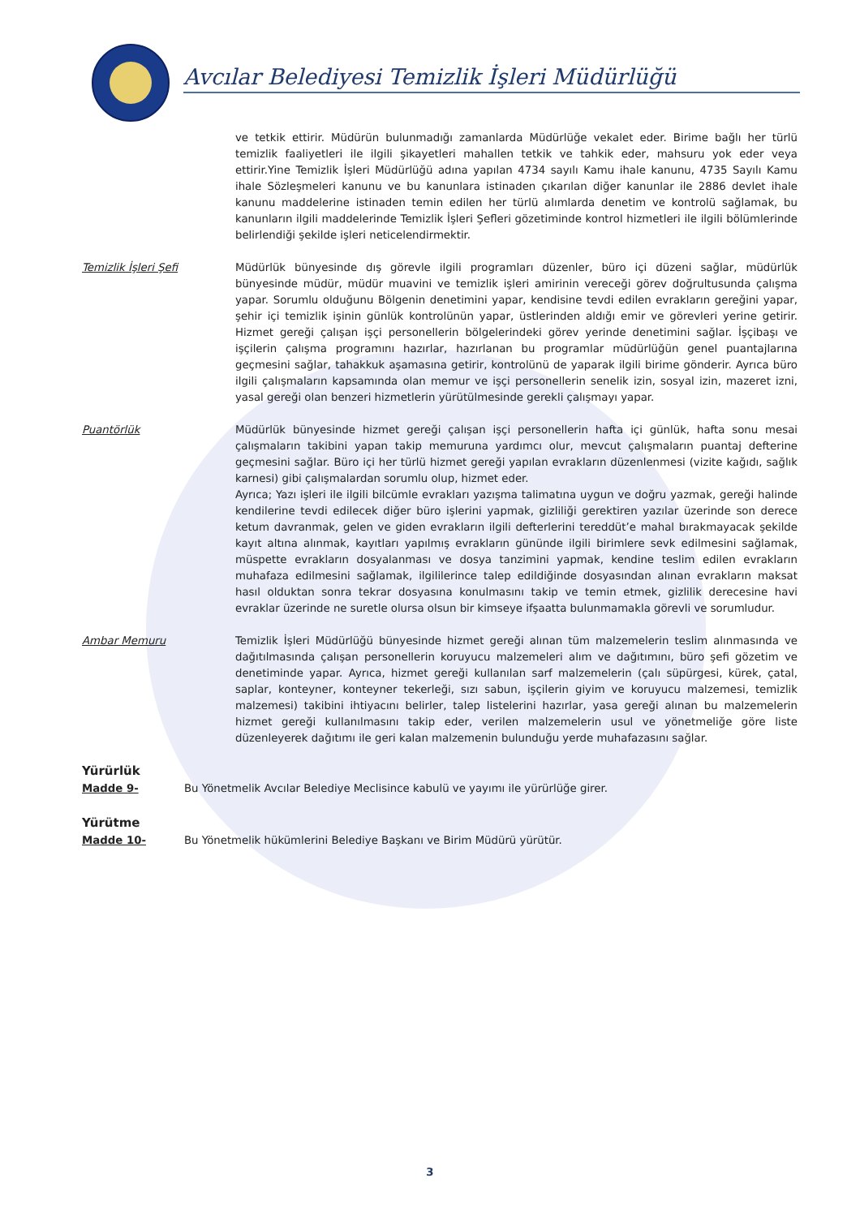Avcılar Belediyesi Temizlik İşleri Müdürlüğü
ve tetkik ettirir. Müdürün bulunmadığı zamanlarda Müdürlüğe vekalet eder. Birime bağlı her türlü temizlik faaliyetleri ile ilgili şikayetleri mahallen tetkik ve tahkik eder, mahsuru yok eder veya ettirir.Yine Temizlik İşleri Müdürlüğü adına yapılan 4734 sayılı Kamu ihale kanunu, 4735 Sayılı Kamu ihale Sözleşmeleri kanunu ve bu kanunlara istinaden çıkarılan diğer kanunlar ile 2886 devlet ihale kanunu maddelerine istinaden temin edilen her türlü alımlarda denetim ve kontrolü sağlamak, bu kanunların ilgili maddelerinde Temizlik İşleri Şefleri gözetiminde kontrol hizmetleri ile ilgili bölümlerinde belirlendiği şekilde işleri neticelendirmektir.
Temizlik İşleri Şefi Müdürlük bünyesinde dış görevle ilgili programları düzenler, büro içi düzeni sağlar, müdürlük bünyesinde müdür, müdür muavini ve temizlik işleri amirinin vereceği görev doğrultusunda çalışma yapar. Sorumlu olduğunu Bölgenin denetimini yapar, kendisine tevdi edilen evrakların gereğini yapar, şehir içi temizlik işinin günlük kontrolünün yapar, üstlerinden aldığı emir ve görevleri yerine getirir. Hizmet gereği çalışan işçi personellerin bölgelerindeki görev yerinde denetimini sağlar. İşçibaşı ve işçilerin çalışma programını hazırlar, hazırlanan bu programlar müdürlüğün genel puantajlarına geçmesini sağlar, tahakkuk aşamasına getirir, kontrolünü de yaparak ilgili birime gönderir. Ayrıca büro ilgili çalışmaların kapsamında olan memur ve işçi personellerin senelik izin, sosyal izin, mazeret izni, yasal gereği olan benzeri hizmetlerin yürütülmesinde gerekli çalışmayı yapar.
Puantörlük Müdürlük bünyesinde hizmet gereği çalışan işçi personellerin hafta içi günlük, hafta sonu mesai çalışmaların takibini yapan takip memuruna yardımcı olur, mevcut çalışmaların puantaj defterine geçmesini sağlar. Büro içi her türlü hizmet gereği yapılan evrakların düzenlenmesi (vizite kağıdı, sağlık karnesi) gibi çalışmalardan sorumlu olup, hizmet eder.
Ayrıca; Yazı işleri ile ilgili bilcümle evrakları yazışma talimatına uygun ve doğru yazmak, gereği halinde kendilerine tevdi edilecek diğer büro işlerini yapmak, gizliliği gerektiren yazılar üzerinde son derece ketum davranmak, gelen ve giden evrakların ilgili defterlerini tereddüt’e mahal bırakmayacak şekilde kayıt altına alınmak, kayıtları yapılmış evrakların gününde ilgili birimlere sevk edilmesini sağlamak, müspette evrakların dosyalanması ve dosya tanzimini yapmak, kendine teslim edilen evrakların muhafaza edilmesini sağlamak, ilgililerince talep edildiğinde dosyasından alınan evrakların maksat hasıl olduktan sonra tekrar dosyasına konulmasını takip ve temin etmek, gizlilik derecesine havi evraklar üzerinde ne suretle olursa olsun bir kimseye ifşaatta bulunmamakla görevli ve sorumludur.
Ambar Memuru Temizlik İşleri Müdürlüğü bünyesinde hizmet gereği alınan tüm malzemelerin teslim alınmasında ve dağıtılmasında çalışan personellerin koruyucu malzemeleri alım ve dağıtımını, büro şefi gözetim ve denetiminde yapar. Ayrıca, hizmet gereği kullanılan sarf malzemelerin (çalı süpürgesi, kürek, çatal, saplar, konteyner, konteyner tekerleği, sızı sabun, işçilerin giyim ve koruyucu malzemesi, temizlik malzemesi) takibini ihtiyacını belirler, talep listelerini hazırlar, yasa gereği alınan bu malzemelerin hizmet gereği kullanılmasını takip eder, verilen malzemelerin usul ve yönetmeliğe göre liste düzenleyerek dağıtımı ile geri kalan malzemenin bulunduğu yerde muhafazasını sağlar.
Yürürlük
Madde 9- Bu Yönetmelik Avcılar Belediye Meclisince kabulü ve yayımı ile yürürlüğe girer.
Yürütme
Madde 10- Bu Yönetmelik hükümlerini Belediye Başkanı ve Birim Müdürü yürütür.
3